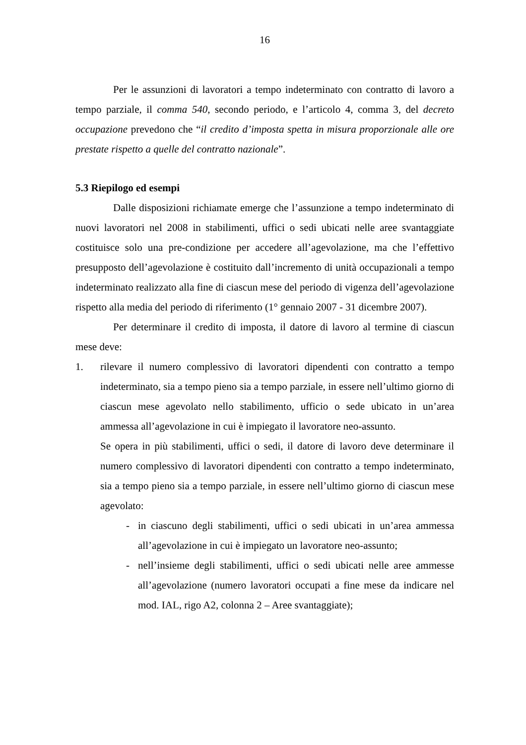16
Per le assunzioni di lavoratori a tempo indeterminato con contratto di lavoro a tempo parziale, il comma 540, secondo periodo, e l’articolo 4, comma 3, del decreto occupazione prevedono che “il credito d’imposta spetta in misura proporzionale alle ore prestate rispetto a quelle del contratto nazionale”.
5.3 Riepilogo ed esempi
Dalle disposizioni richiamate emerge che l’assunzione a tempo indeterminato di nuovi lavoratori nel 2008 in stabilimenti, uffici o sedi ubicati nelle aree svantaggiate costituisce solo una pre-condizione per accedere all’agevolazione, ma che l’effettivo presupposto dell’agevolazione è costituito dall’incremento di unità occupazionali a tempo indeterminato realizzato alla fine di ciascun mese del periodo di vigenza dell’agevolazione rispetto alla media del periodo di riferimento (1° gennaio 2007 - 31 dicembre 2007).
Per determinare il credito di imposta, il datore di lavoro al termine di ciascun mese deve:
1. rilevare il numero complessivo di lavoratori dipendenti con contratto a tempo indeterminato, sia a tempo pieno sia a tempo parziale, in essere nell’ultimo giorno di ciascun mese agevolato nello stabilimento, ufficio o sede ubicato in un’area ammessa all’agevolazione in cui è impiegato il lavoratore neo-assunto.
Se opera in più stabilimenti, uffici o sedi, il datore di lavoro deve determinare il numero complessivo di lavoratori dipendenti con contratto a tempo indeterminato, sia a tempo pieno sia a tempo parziale, in essere nell’ultimo giorno di ciascun mese agevolato:
- in ciascuno degli stabilimenti, uffici o sedi ubicati in un’area ammessa all’agevolazione in cui è impiegato un lavoratore neo-assunto;
- nell’insieme degli stabilimenti, uffici o sedi ubicati nelle aree ammesse all’agevolazione (numero lavoratori occupati a fine mese da indicare nel mod. IAL, rigo A2, colonna 2 – Aree svantaggiate);